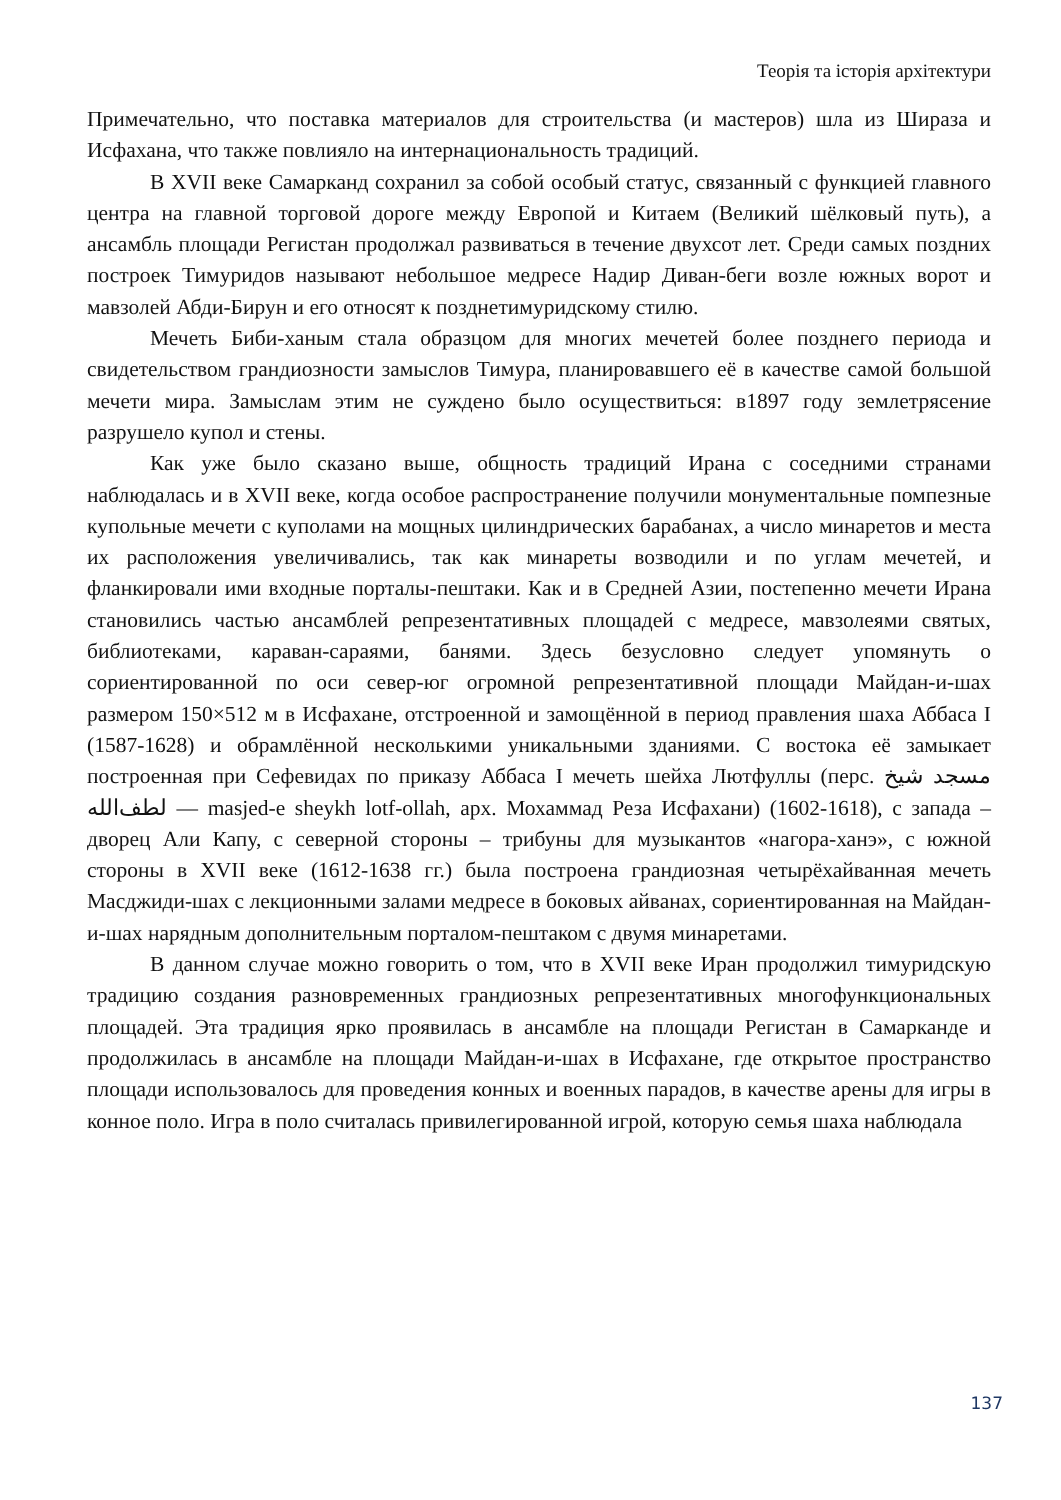Теорія та історія архітектури
Примечательно, что поставка материалов для строительства (и мастеров) шла из Шираза и Исфахана, что также повлияло на интернациональность традиций.
В XVII веке Самарканд сохранил за собой особый статус, связанный с функцией главного центра на главной торговой дороге между Европой и Китаем (Великий шёлковый путь), а ансамбль площади Регистан продолжал развиваться в течение двухсот лет. Среди самых поздних построек Тимуридов называют небольшое медресе Надир Диван-беги возле южных ворот и мавзолей Абди-Бирун и его относят к позднетимуридскому стилю.
Мечеть Биби-ханым стала образцом для многих мечетей более позднего периода и свидетельством грандиозности замыслов Тимура, планировавшего её в качестве самой большой мечети мира. Замыслам этим не суждено было осуществиться: в1897 году землетрясение разрушело купол и стены.
Как уже было сказано выше, общность традиций Ирана с соседними странами наблюдалась и в XVII веке, когда особое распространение получили монументальные помпезные купольные мечети с куполами на мощных цилиндрических барабанах, а число минаретов и места их расположения увеличивались, так как минареты возводили и по углам мечетей, и фланкировали ими входные порталы-пештаки. Как и в Средней Азии, постепенно мечети Ирана становились частью ансамблей репрезентативных площадей с медресе, мавзолеями святых, библиотеками, караван-сараями, банями. Здесь безусловно следует упомянуть о сориентированной по оси север-юг огромной репрезентативной площади Майдан-и-шах размером 150×512 м в Исфахане, отстроенной и замощённой в период правления шаха Аббаса I (1587-1628) и обрамлённой несколькими уникальными зданиями. С востока её замыкает построенная при Сефевидах по приказу Аббаса I мечеть шейха Лютфуллы (перс. مسجد شیخ لطف‌الله — masjed-e sheykh lotf-ollah, арх. Мохаммад Реза Исфахани) (1602-1618), с запада – дворец Али Капу, с северной стороны – трибуны для музыкантов «нагора-ханэ», с южной стороны в XVII веке (1612-1638 гг.) была построена грандиозная четырёхайванная мечеть Масджиди-шах с лекционными залами медресе в боковых айванах, сориентированная на Майдан-и-шах нарядным дополнительным порталом-пештаком с двумя минаретами.
В данном случае можно говорить о том, что в XVII веке Иран продолжил тимуридскую традицию создания разновременных грандиозных репрезентативных многофункциональных площадей. Эта традиция ярко проявилась в ансамбле на площади Регистан в Самарканде и продолжилась в ансамбле на площади Майдан-и-шах в Исфахане, где открытое пространство площади использовалось для проведения конных и военных парадов, в качестве арены для игры в конное поло. Игра в поло считалась привилегированной игрой, которую семья шаха наблюдала
137